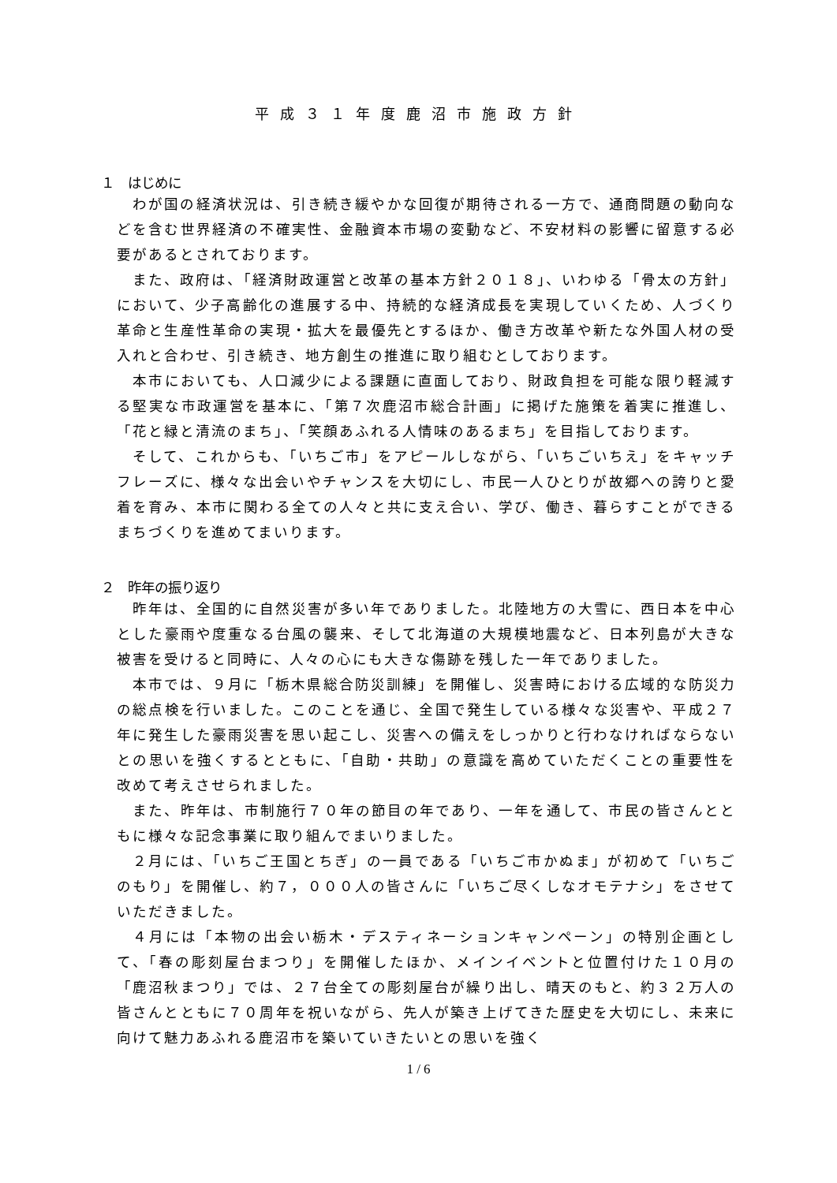平成３１年度鹿沼市施政方針
１　はじめに
わが国の経済状況は、引き続き緩やかな回復が期待される一方で、通商問題の動向などを含む世界経済の不確実性、金融資本市場の変動など、不安材料の影響に留意する必要があるとされております。
また、政府は、「経済財政運営と改革の基本方針２０１８」、いわゆる「骨太の方針」において、少子高齢化の進展する中、持続的な経済成長を実現していくため、人づくり革命と生産性革命の実現・拡大を最優先とするほか、働き方改革や新たな外国人材の受入れと合わせ、引き続き、地方創生の推進に取り組むとしております。
本市においても、人口減少による課題に直面しており、財政負担を可能な限り軽減する堅実な市政運営を基本に、「第７次鹿沼市総合計画」に掲げた施策を着実に推進し、「花と緑と清流のまち」、「笑顔あふれる人情味のあるまち」を目指しております。
そして、これからも、「いちご市」をアピールしながら、「いちごいちえ」をキャッチフレーズに、様々な出会いやチャンスを大切にし、市民一人ひとりが故郷への誇りと愛着を育み、本市に関わる全ての人々と共に支え合い、学び、働き、暮らすことができるまちづくりを進めてまいります。
２　昨年の振り返り
昨年は、全国的に自然災害が多い年でありました。北陸地方の大雪に、西日本を中心とした豪雨や度重なる台風の襲来、そして北海道の大規模地震など、日本列島が大きな被害を受けると同時に、人々の心にも大きな傷跡を残した一年でありました。
本市では、９月に「栃木県総合防災訓練」を開催し、災害時における広域的な防災力の総点検を行いました。このことを通じ、全国で発生している様々な災害や、平成２７年に発生した豪雨災害を思い起こし、災害への備えをしっかりと行わなければならないとの思いを強くするとともに、「自助・共助」の意識を高めていただくことの重要性を改めて考えさせられました。
また、昨年は、市制施行７０年の節目の年であり、一年を通して、市民の皆さんとともに様々な記念事業に取り組んでまいりました。
２月には、「いちご王国とちぎ」の一員である「いちご市かぬま」が初めて「いちごのもり」を開催し、約７，０００人の皆さんに「いちご尽くしなオモテナシ」をさせていただきました。
４月には「本物の出会い栃木・デスティネーションキャンペーン」の特別企画として、「春の彫刻屋台まつり」を開催したほか、メインイベントと位置付けた１０月の「鹿沼秋まつり」では、２７台全ての彫刻屋台が繰り出し、晴天のもと、約３２万人の皆さんとともに７０周年を祝いながら、先人が築き上げてきた歴史を大切にし、未来に向けて魅力あふれる鹿沼市を築いていきたいとの思いを強く
1 / 6